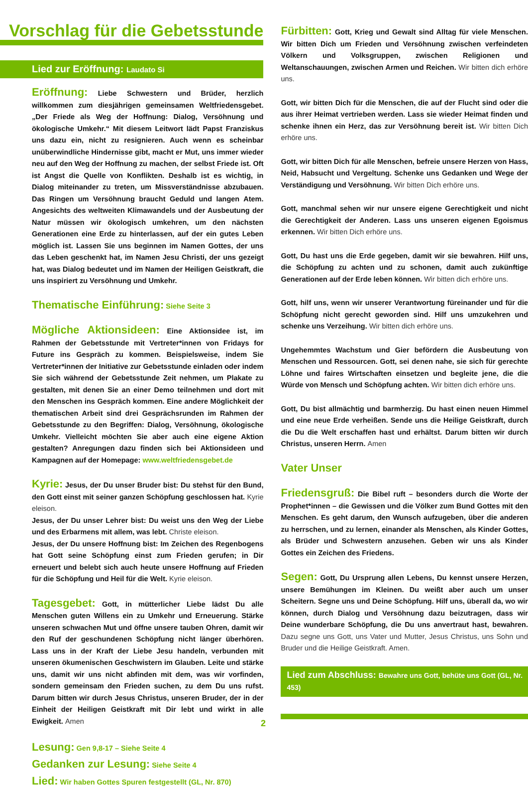Vorschlag für die Gebetsstunde
Lied zur Eröffnung: Laudato Si
Eröffnung: Liebe Schwestern und Brüder, herzlich willkommen zum diesjährigen gemeinsamen Weltfriedensgebet. „Der Friede als Weg der Hoffnung: Dialog, Versöhnung und ökologische Umkehr.“ Mit diesem Leitwort lädt Papst Franziskus uns dazu ein, nicht zu resignieren. Auch wenn es scheinbar unüberwindliche Hindernisse gibt, macht er Mut, uns immer wieder neu auf den Weg der Hoffnung zu machen, der selbst Friede ist. Oft ist Angst die Quelle von Konflikten. Deshalb ist es wichtig, in Dialog miteinander zu treten, um Missverständnisse abzubauen. Das Ringen um Versöhnung braucht Geduld und langen Atem. Angesichts des weltweiten Klimawandels und der Ausbeutung der Natur müssen wir ökologisch umkehren, um den nächsten Generationen eine Erde zu hinterlassen, auf der ein gutes Leben möglich ist. Lassen Sie uns beginnen im Namen Gottes, der uns das Leben geschenkt hat, im Namen Jesu Christi, der uns gezeigt hat, was Dialog bedeutet und im Namen der Heiligen Geistkraft, die uns inspiriert zu Versöhnung und Umkehr.
Thematische Einführung: Siehe Seite 3
Mögliche Aktionsideen: Eine Aktionsidee ist, im Rahmen der Gebetsstunde mit Vertreter*innen von Fridays for Future ins Gespräch zu kommen. Beispielsweise, indem Sie Vertreter*innen der Initiative zur Gebetsstunde einladen oder indem Sie sich während der Gebetsstunde Zeit nehmen, um Plakate zu gestalten, mit denen Sie an einer Demo teilnehmen und dort mit den Menschen ins Gespräch kommen. Eine andere Möglichkeit der thematischen Arbeit sind drei Gesprächsrunden im Rahmen der Gebetsstunde zu den Begriffen: Dialog, Versöhnung, ökologische Umkehr. Vielleicht möchten Sie aber auch eine eigene Aktion gestalten? Anregungen dazu finden sich bei Aktionsideen und Kampagnen auf der Homepage: www.weltfriedensgebet.de
Kyrie: Jesus, der Du unser Bruder bist: Du stehst für den Bund, den Gott einst mit seiner ganzen Schöpfung geschlossen hat. Kyrie eleison.
Jesus, der Du unser Lehrer bist: Du weist uns den Weg der Liebe und des Erbarmens mit allem, was lebt. Christe eleison.
Jesus, der Du unsere Hoffnung bist: Im Zeichen des Regenbogens hat Gott seine Schöpfung einst zum Frieden gerufen; in Dir erneuert und belebt sich auch heute unsere Hoffnung auf Frieden für die Schöpfung und Heil für die Welt. Kyrie eleison.
Tagesgebet: Gott, in mütterlicher Liebe lädst Du alle Menschen guten Willens ein zu Umkehr und Erneuerung. Stärke unseren schwachen Mut und öffne unsere tauben Ohren, damit wir den Ruf der geschundenen Schöpfung nicht länger überhören. Lass uns in der Kraft der Liebe Jesu handeln, verbunden mit unseren ökumenischen Geschwistern im Glauben. Leite und stärke uns, damit wir uns nicht abfinden mit dem, was wir vorfinden, sondern gemeinsam den Frieden suchen, zu dem Du uns rufst. Darum bitten wir durch Jesus Christus, unseren Bruder, der in der Einheit der Heiligen Geistkraft mit Dir lebt und wirkt in alle Ewigkeit. Amen
Lesung: Gen 9,8-17 – Siehe Seite 4
Gedanken zur Lesung: Siehe Seite 4
Lied: Wir haben Gottes Spuren festgestellt (GL, Nr. 870)
Fürbitten: Gott, Krieg und Gewalt sind Alltag für viele Menschen. Wir bitten Dich um Frieden und Versöhnung zwischen verfeindeten Völkern und Volksgruppen, zwischen Religionen und Weltanschauungen, zwischen Armen und Reichen. Wir bitten dich erhöre uns.
Gott, wir bitten Dich für die Menschen, die auf der Flucht sind oder die aus ihrer Heimat vertrieben werden. Lass sie wieder Heimat finden und schenke ihnen ein Herz, das zur Versöhnung bereit ist. Wir bitten Dich erhöre uns.
Gott, wir bitten Dich für alle Menschen, befreie unsere Herzen von Hass, Neid, Habsucht und Vergeltung. Schenke uns Gedanken und Wege der Verständigung und Versöhnung. Wir bitten Dich erhöre uns.
Gott, manchmal sehen wir nur unsere eigene Gerechtigkeit und nicht die Gerechtigkeit der Anderen. Lass uns unseren eigenen Egoismus erkennen. Wir bitten Dich erhöre uns.
Gott, Du hast uns die Erde gegeben, damit wir sie bewahren. Hilf uns, die Schöpfung zu achten und zu schonen, damit auch zukünftige Generationen auf der Erde leben können. Wir bitten dich erhöre uns.
Gott, hilf uns, wenn wir unserer Verantwortung füreinander und für die Schöpfung nicht gerecht geworden sind. Hilf uns umzukehren und schenke uns Verzeihung. Wir bitten dich erhöre uns.
Ungehemmtes Wachstum und Gier befördern die Ausbeutung von Menschen und Ressourcen. Gott, sei denen nahe, sie sich für gerechte Löhne und faires Wirtschaften einsetzen und begleite jene, die die Würde von Mensch und Schöpfung achten. Wir bitten dich erhöre uns.
Gott, Du bist allmächtig und barmherzig. Du hast einen neuen Himmel und eine neue Erde verheißen. Sende uns die Heilige Geistkraft, durch die Du die Welt erschaffen hast und erhältst. Darum bitten wir durch Christus, unseren Herrn. Amen
Vater Unser
Friedensgruß: Die Bibel ruft – besonders durch die Worte der Prophet*innen – die Gewissen und die Völker zum Bund Gottes mit den Menschen. Es geht darum, den Wunsch aufzugeben, über die anderen zu herrschen, und zu lernen, einander als Menschen, als Kinder Gottes, als Brüder und Schwestern anzusehen. Geben wir uns als Kinder Gottes ein Zeichen des Friedens.
Segen: Gott, Du Ursprung allen Lebens, Du kennst unsere Herzen, unsere Bemühungen im Kleinen. Du weißt aber auch um unser Scheitern. Segne uns und Deine Schöpfung. Hilf uns, überall da, wo wir können, durch Dialog und Versöhnung dazu beizutragen, dass wir Deine wunderbare Schöpfung, die Du uns anvertraut hast, bewahren. Dazu segne uns Gott, uns Vater und Mutter, Jesus Christus, uns Sohn und Bruder und die Heilige Geistkraft. Amen.
Lied zum Abschluss: Bewahre uns Gott, behüte uns Gott (GL, Nr. 453)
2